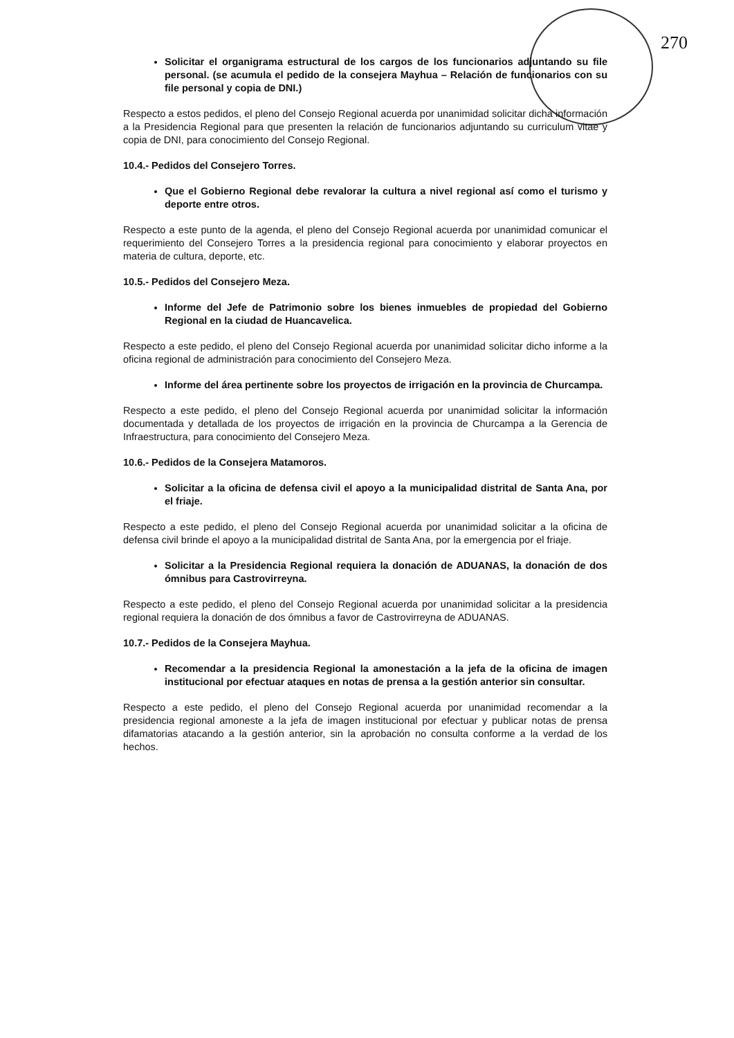270
Solicitar el organigrama estructural de los cargos de los funcionarios adjuntando su file personal. (se acumula el pedido de la consejera Mayhua – Relación de funcionarios con su file personal y copia de DNI.)
Respecto a estos pedidos, el pleno del Consejo Regional acuerda por unanimidad solicitar dicha información a la Presidencia Regional para que presenten la relación de funcionarios adjuntando su curriculum vitae y copia de DNI, para conocimiento del Consejo Regional.
10.4.- Pedidos del Consejero Torres.
Que el Gobierno Regional debe revalorar la cultura a nivel regional así como el turismo y deporte entre otros.
Respecto a este punto de la agenda, el pleno del Consejo Regional acuerda por unanimidad comunicar el requerimiento del Consejero Torres a la presidencia regional para conocimiento y elaborar proyectos en materia de cultura, deporte, etc.
10.5.- Pedidos del Consejero Meza.
Informe del Jefe de Patrimonio sobre los bienes inmuebles de propiedad del Gobierno Regional en la ciudad de Huancavelica.
Respecto a este pedido, el pleno del Consejo Regional acuerda por unanimidad solicitar dicho informe a la oficina regional de administración para conocimiento del Consejero Meza.
Informe del área pertinente sobre los proyectos de irrigación en la provincia de Churcampa.
Respecto a este pedido, el pleno del Consejo Regional acuerda por unanimidad solicitar la información documentada y detallada de los proyectos de irrigación en la provincia de Churcampa a la Gerencia de Infraestructura, para conocimiento del Consejero Meza.
10.6.- Pedidos de la Consejera Matamoros.
Solicitar a la oficina de defensa civil el apoyo a la municipalidad distrital de Santa Ana, por el friaje.
Respecto a este pedido, el pleno del Consejo Regional acuerda por unanimidad solicitar a la oficina de defensa civil brinde el apoyo a la municipalidad distrital de Santa Ana, por la emergencia por el friaje.
Solicitar a la Presidencia Regional requiera la donación de ADUANAS, la donación de dos ómnibus para Castrovirreyna.
Respecto a este pedido, el pleno del Consejo Regional acuerda por unanimidad solicitar a la presidencia regional requiera la donación de dos ómnibus a favor de Castrovirreyna de ADUANAS.
10.7.- Pedidos de la Consejera Mayhua.
Recomendar a la presidencia Regional la amonestación a la jefa de la oficina de imagen institucional por efectuar ataques en notas de prensa a la gestión anterior sin consultar.
Respecto a este pedido, el pleno del Consejo Regional acuerda por unanimidad recomendar a la presidencia regional amoneste a la jefa de imagen institucional por efectuar y publicar notas de prensa difamatorias atacando a la gestión anterior, sin la aprobación no consulta conforme a la verdad de los hechos.